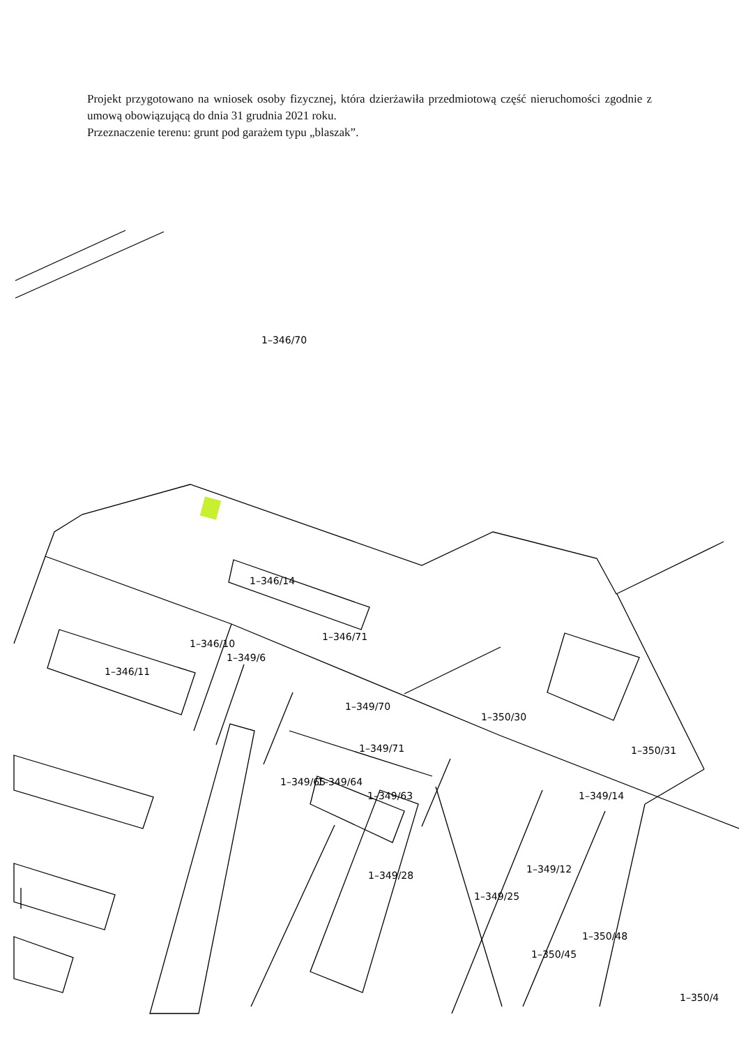Projekt przygotowano na wniosek osoby fizycznej, która dzierżawiła przedmiotową część nieruchomości zgodnie z umową obowiązującą do dnia 31 grudnia 2021 roku.
Przeznaczenie terenu: grunt pod garażem typu „blaszak”.
1–346/70
1–346/14
1–346/71
1–346/10
1–349/6
1–346/11
1–349/70
1–350/30
1–349/71
1–350/31
1–349/65
1–349/64
1–349/63
1–349/14
1–349/12
1–349/28
1–349/25
1–350/48
1–350/45
1–350/4